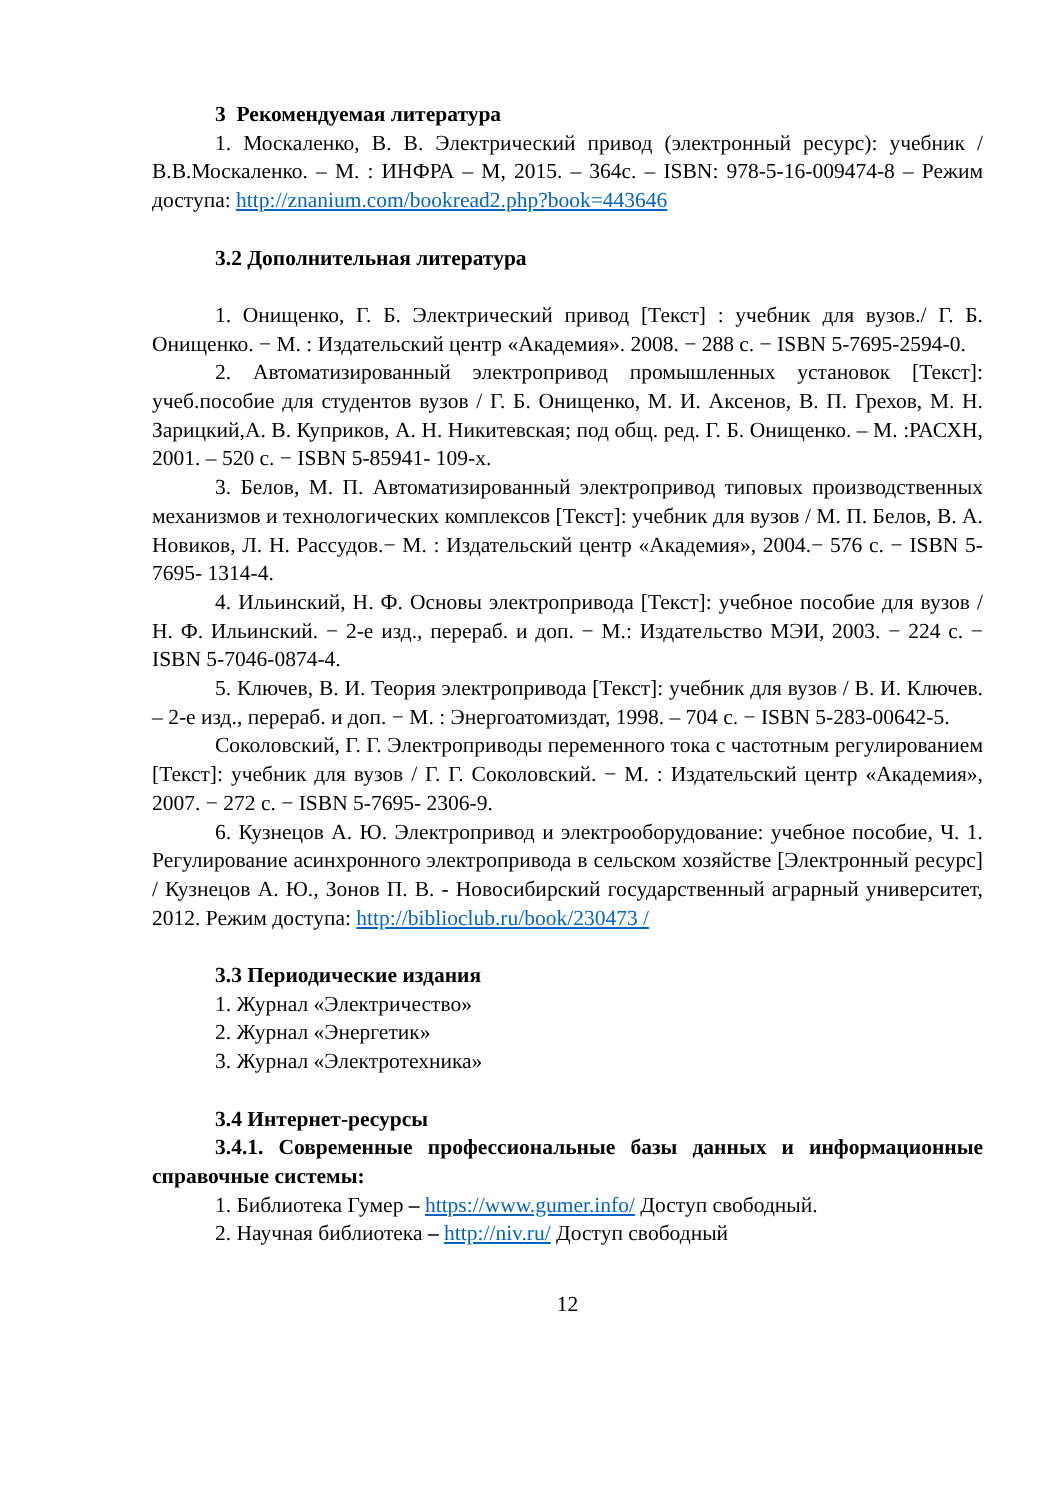3 Рекомендуемая литература
1. Москаленко, В. В. Электрический привод (электронный ресурс): учебник /В.В.Москаленко. – М. : ИНФРА – М, 2015. – 364с. – ISBN: 978-5-16-009474-8 – Режим доступа: http://znanium.com/bookread2.php?book=443646
3.2 Дополнительная литература
1. Онищенко, Г. Б. Электрический привод [Текст] : учебник для вузов./ Г. Б. Онищенко. − М. : Издательский центр «Академия». 2008. − 288 с. − ISBN 5-7695-2594-0.
2. Автоматизированный электропривод промышленных установок [Текст]: учеб.пособие для студентов вузов / Г. Б. Онищенко, М. И. Аксенов, В. П. Грехов, М. Н. Зарицкий,А. В. Куприков, А. Н. Никитевская; под общ. ред. Г. Б. Онищенко. – М. :РАСХН, 2001. – 520 с. − ISBN 5-85941- 109-х.
3. Белов, М. П. Автоматизированный электропривод типовых производственных механизмов и технологических комплексов [Текст]: учебник для вузов / М. П. Белов, В. А. Новиков, Л. Н. Рассудов.− М. : Издательский центр «Академия», 2004.− 576 с. − ISBN 5-7695- 1314-4.
4. Ильинский, Н. Ф. Основы электропривода [Текст]: учебное пособие для вузов / Н. Ф. Ильинский. − 2-е изд., перераб. и доп. − М.: Издательство МЭИ, 2003. − 224 с. − ISBN 5-7046-0874-4.
5. Ключев, В. И. Теория электропривода [Текст]: учебник для вузов / В. И. Ключев. – 2-е изд., перераб. и доп. − М. : Энергоатомиздат, 1998. – 704 с. − ISBN 5-283-00642-5.
Соколовский, Г. Г. Электроприводы переменного тока с частотным регулированием [Текст]: учебник для вузов / Г. Г. Соколовский. − М. : Издательский центр «Академия», 2007. − 272 с. − ISBN 5-7695- 2306-9.
6. Кузнецов А. Ю. Электропривод и электрооборудование: учебное пособие, Ч. 1. Регулирование асинхронного электропривода в сельском хозяйстве [Электронный ресурс] / Кузнецов А. Ю., Зонов П. В. - Новосибирский государственный аграрный университет, 2012. Режим доступа: http://biblioclub.ru/book/230473 /
3.3 Периодические издания
1. Журнал «Электричество»
2. Журнал «Энергетик»
3. Журнал «Электротехника»
3.4 Интернет-ресурсы
3.4.1. Современные профессиональные базы данных и информационные справочные системы:
1. Библиотека Гумер – https://www.gumer.info/ Доступ свободный.
2. Научная библиотека – http://niv.ru/ Доступ свободный
12